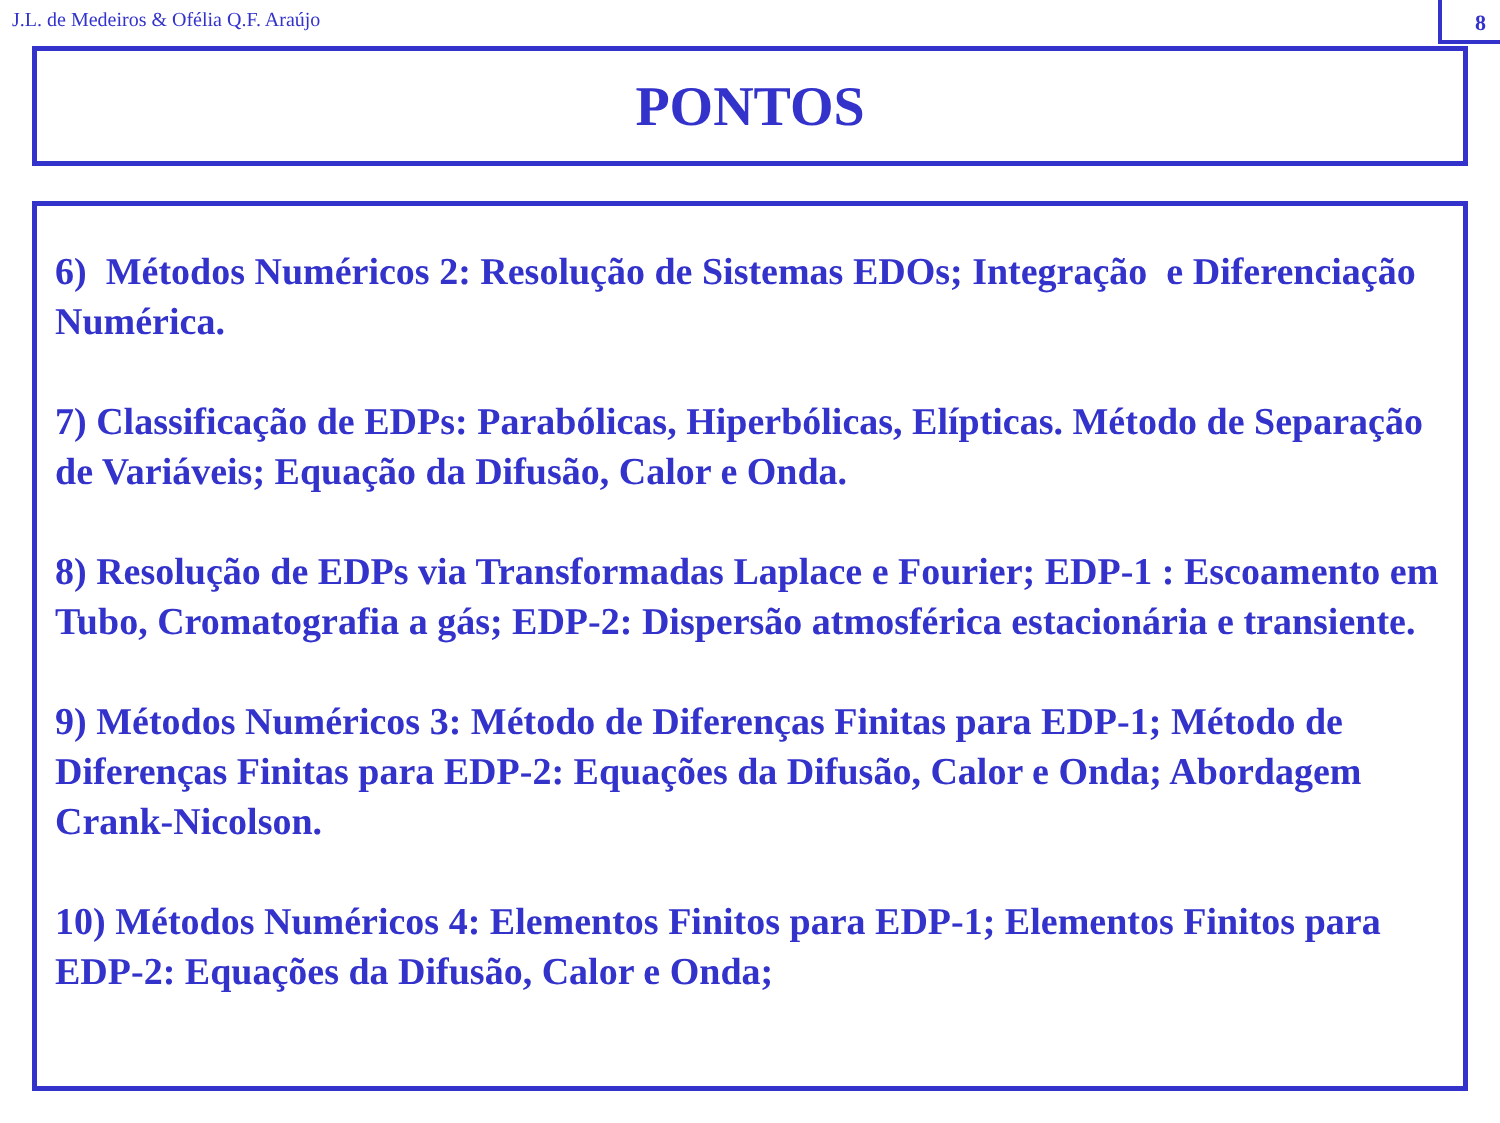J.L. de Medeiros & Ofélia Q.F. Araújo
8
PONTOS
6) Métodos Numéricos 2: Resolução de Sistemas EDOs; Integração e Diferenciação Numérica.
7) Classificação de EDPs: Parabólicas, Hiperbólicas, Elípticas. Método de Separação de Variáveis; Equação da Difusão, Calor e Onda.
8) Resolução de EDPs via Transformadas Laplace e Fourier; EDP-1 : Escoamento em Tubo, Cromatografia a gás; EDP-2: Dispersão atmosférica estacionária e transiente.
9) Métodos Numéricos 3: Método de Diferenças Finitas para EDP-1; Método de Diferenças Finitas para EDP-2: Equações da Difusão, Calor e Onda; Abordagem Crank-Nicolson.
10) Métodos Numéricos 4: Elementos Finitos para EDP-1; Elementos Finitos para EDP-2: Equações da Difusão, Calor e Onda;